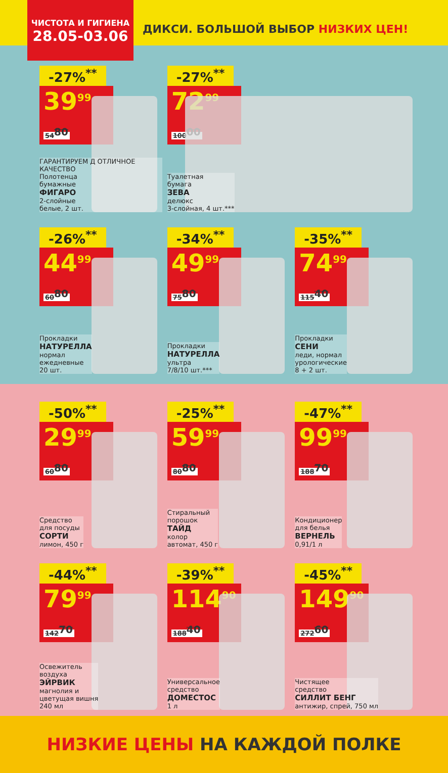ЧИСТОТА И ГИГИЕНА
28.05-03.06
ДИКСИ. БОЛЬШОЙ ВЫБОР НИЗКИХ ЦЕН!
-27%<sup>**</sup>
39<sup>99</sup> 54<sup>80</sup>
ГАРАНТИРУЕМ Д ОТЛИЧНОЕ КАЧЕСТВО
Полотенца
бумажные
ФИГАРО
2-слойные
белые, 2 шт.
-27%<sup>**</sup>
72<sup>99</sup> 100<sup>00</sup>
Туалетная
бумага
ЗЕВА
делюкс
3-слойная, 4 шт.***
-26%<sup>**</sup>
44<sup>99</sup> 60<sup>80</sup>
Прокладки
НАТУРЕЛЛА
нормал
ежедневные
20 шт.
-34%<sup>**</sup>
49<sup>99</sup> 75<sup>80</sup>
Прокладки
НАТУРЕЛЛА
ультра
7/8/10 шт.***
-35%<sup>**</sup>
74<sup>99</sup> 115<sup>40</sup>
Прокладки
СЕНИ
леди, нормал
урологические
8 + 2 шт.
-50%<sup>**</sup>
29<sup>99</sup> 60<sup>80</sup>
Средство
для посуды
СОРТИ
лимон, 450 г
-25%<sup>**</sup>
59<sup>99</sup> 80<sup>80</sup>
Стиральный
порошок
ТАЙД
колор
автомат, 450 г
-47%<sup>**</sup>
99<sup>99</sup> 188<sup>70</sup>
Кондиционер
для белья
ВЕРНЕЛЬ
0,91/1 л
-44%<sup>**</sup>
79<sup>99</sup> 142<sup>70</sup>
Освежитель
воздуха
ЭЙРВИК
магнолия и
цветущая вишня
240 мл
-39%<sup>**</sup>
114<sup>90</sup> 188<sup>40</sup>
Универсальное
средство
ДОМЕСТОС
1 л
-45%<sup>**</sup>
149<sup>90</sup> 272<sup>60</sup>
Чистящее
средство
СИЛЛИТ БЕНГ
антижир, спрей, 750 мл
НИЗКИЕ ЦЕНЫ НА КАЖДОЙ ПОЛКЕ